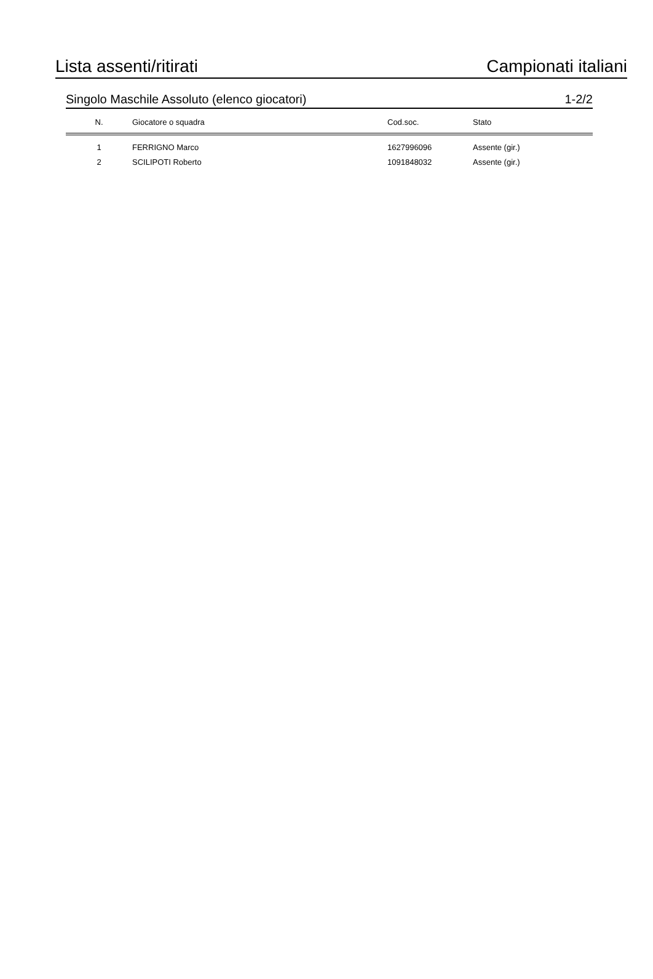Lista assenti/ritirati Campionati italiani
Singolo Maschile Assoluto (elenco giocatori) 1-2/2
| N. | Giocatore o squadra | Cod.soc. | Stato |
| --- | --- | --- | --- |
| 1 | FERRIGNO Marco | 1627996096 | Assente (gir.) |
| 2 | SCILIPOTI Roberto | 1091848032 | Assente (gir.) |